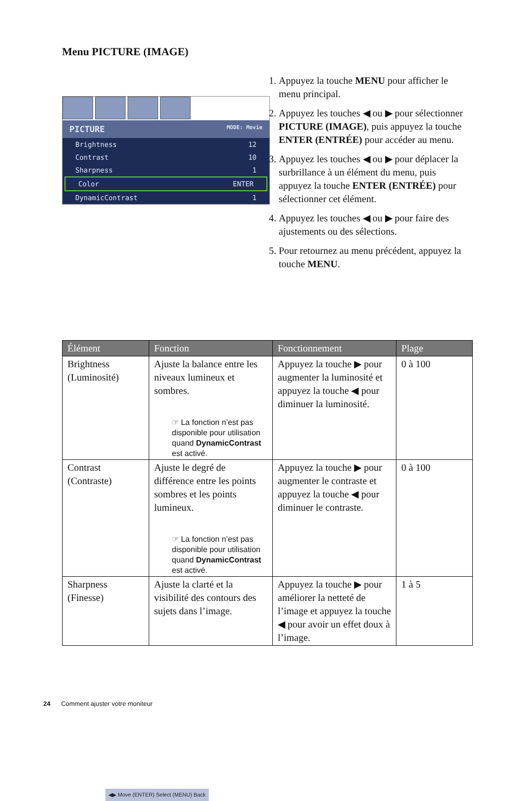Menu PICTURE (IMAGE)
PICTURE MODE: Movie
Brightness 12
Contrast 10
Sharpness 1
Color ENTER
DynamicContrast 1
◀▶ Move (ENTER) Select (MENU) Back
1. Appuyez la touche MENU pour afficher le menu principal.
2. Appuyez les touches ◀ ou ▶ pour sélectionner PICTURE (IMAGE), puis appuyez la touche ENTER (ENTRÉE) pour accéder au menu.
3. Appuyez les touches ◀ ou ▶ pour déplacer la surbrillance à un élément du menu, puis appuyez la touche ENTER (ENTRÉE) pour sélectionner cet élément.
4. Appuyez les touches ◀ ou ▶ pour faire des ajustements ou des sélections.
5. Pour retournez au menu précédent, appuyez la touche MENU.
| Élément | Fonction | Fonctionnement | Plage |
| --- | --- | --- | --- |
| Brightness (Luminosité) | Ajuste la balance entre les niveaux lumineux et sombres. ☞ La fonction n’est pas disponible pour utilisation quand DynamicContrast est activé. | Appuyez la touche ▶ pour augmenter la luminosité et appuyez la touche ◀ pour diminuer la luminosité. | 0 à 100 |
| Contrast (Contraste) | Ajuste le degré de différence entre les points sombres et les points lumineux. ☞ La fonction n’est pas disponible pour utilisation quand DynamicContrast est activé. | Appuyez la touche ▶ pour augmenter le contraste et appuyez la touche ◀ pour diminuer le contraste. | 0 à 100 |
| Sharpness (Finesse) | Ajuste la clarté et la visibilité des contours des sujets dans l’image. | Appuyez la touche ▶ pour améliorer la netteté de l’image et appuyez la touche ◀ pour avoir un effet doux à l’image. | 1 à 5 |
24 Comment ajuster votre moniteur